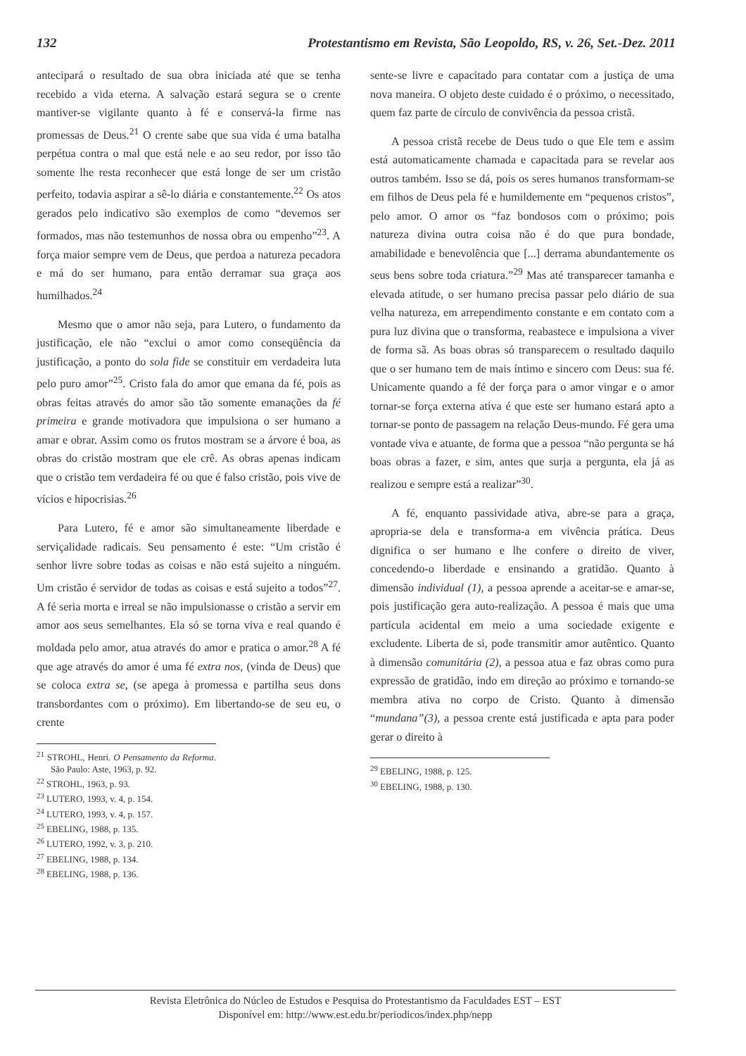132 Protestantismo em Revista, São Leopoldo, RS, v. 26, Set.-Dez. 2011
antecipará o resultado de sua obra iniciada até que se tenha recebido a vida eterna. A salvação estará segura se o crente mantiver-se vigilante quanto à fé e conservá-la firme nas promessas de Deus.<sup>21</sup> O crente sabe que sua vida é uma batalha perpétua contra o mal que está nele e ao seu redor, por isso tão somente lhe resta reconhecer que está longe de ser um cristão perfeito, todavia aspirar a sê-lo diária e constantemente.<sup>22</sup> Os atos gerados pelo indicativo são exemplos de como “devemos ser formados, mas não testemunhos de nossa obra ou empenho”<sup>23</sup>. A força maior sempre vem de Deus, que perdoa a natureza pecadora e má do ser humano, para então derramar sua graça aos humilhados.<sup>24</sup>
Mesmo que o amor não seja, para Lutero, o fundamento da justificação, ele não “exclui o amor como conseqüência da justificação, a ponto do sola fide se constituir em verdadeira luta pelo puro amor”<sup>25</sup>. Cristo fala do amor que emana da fé, pois as obras feitas através do amor são tão somente emanações da fé primeira e grande motivadora que impulsiona o ser humano a amar e obrar. Assim como os frutos mostram se a árvore é boa, as obras do cristão mostram que ele crê. As obras apenas indicam que o cristão tem verdadeira fé ou que é falso cristão, pois vive de vícios e hipocrisias.<sup>26</sup>
Para Lutero, fé e amor são simultaneamente liberdade e serviçalidade radicais. Seu pensamento é este: “Um cristão é senhor livre sobre todas as coisas e não está sujeito a ninguém. Um cristão é servidor de todas as coisas e está sujeito a todos”<sup>27</sup>. A fé seria morta e irreal se não impulsionasse o cristão a servir em amor aos seus semelhantes. Ela só se torna viva e real quando é moldada pelo amor, atua através do amor e pratica o amor.<sup>28</sup> A fé que age através do amor é uma fé extra nos, (vinda de Deus) que se coloca extra se, (se apega à promessa e partilha seus dons transbordantes com o próximo). Em libertando-se de seu eu, o crente
<sup>21</sup> STROHL, Henri. O Pensamento da Reforma. São Paulo: Aste, 1963, p. 92.
<sup>22</sup> STROHL, 1963, p. 93.
<sup>23</sup> LUTERO, 1993, v. 4, p. 154.
<sup>24</sup> LUTERO, 1993, v. 4, p. 157.
<sup>25</sup> EBELING, 1988, p. 135.
<sup>26</sup> LUTERO, 1992, v. 3, p. 210.
<sup>27</sup> EBELING, 1988, p. 134.
<sup>28</sup> EBELING, 1988, p. 136.
sente-se livre e capacitado para contatar com a justiça de uma nova maneira. O objeto deste cuidado é o próximo, o necessitado, quem faz parte de círculo de convivência da pessoa cristã.
A pessoa cristã recebe de Deus tudo o que Ele tem e assim está automaticamente chamada e capacitada para se revelar aos outros também. Isso se dá, pois os seres humanos transformam-se em filhos de Deus pela fé e humildemente em “pequenos cristos”, pelo amor. O amor os “faz bondosos com o próximo; pois natureza divina outra coisa não é do que pura bondade, amabilidade e benevolência que [...] derrama abundantemente os seus bens sobre toda criatura.”<sup>29</sup> Mas até transparecer tamanha e elevada atitude, o ser humano precisa passar pelo diário de sua velha natureza, em arrependimento constante e em contato com a pura luz divina que o transforma, reabastece e impulsiona a viver de forma sã. As boas obras só transparecem o resultado daquilo que o ser humano tem de mais íntimo e sincero com Deus: sua fé. Unicamente quando a fé der força para o amor vingar e o amor tornar-se força externa ativa é que este ser humano estará apto a tornar-se ponto de passagem na relação Deus-mundo. Fé gera uma vontade viva e atuante, de forma que a pessoa “não pergunta se há boas obras a fazer, e sim, antes que surja a pergunta, ela já as realizou e sempre está a realizar”<sup>30</sup>.
A fé, enquanto passividade ativa, abre-se para a graça, apropria-se dela e transforma-a em vivência prática. Deus dignifica o ser humano e lhe confere o direito de viver, concedendo-o liberdade e ensinando a gratidão. Quanto à dimensão individual (1), a pessoa aprende a aceitar-se e amar-se, pois justificação gera auto-realização. A pessoa é mais que uma partícula acidental em meio a uma sociedade exigente e excludente. Liberta de si, pode transmitir amor autêntico. Quanto à dimensão comunitária (2), a pessoa atua e faz obras como pura expressão de gratidão, indo em direção ao próximo e tornando-se membra ativa no corpo de Cristo. Quanto à dimensão “mundana”(3), a pessoa crente está justificada e apta para poder gerar o direito à
<sup>29</sup> EBELING, 1988, p. 125.
<sup>30</sup> EBELING, 1988, p. 130.
Revista Eletrônica do Núcleo de Estudos e Pesquisa do Protestantismo da Faculdades EST – EST
Disponível em: http://www.est.edu.br/periodicos/index.php/nepp